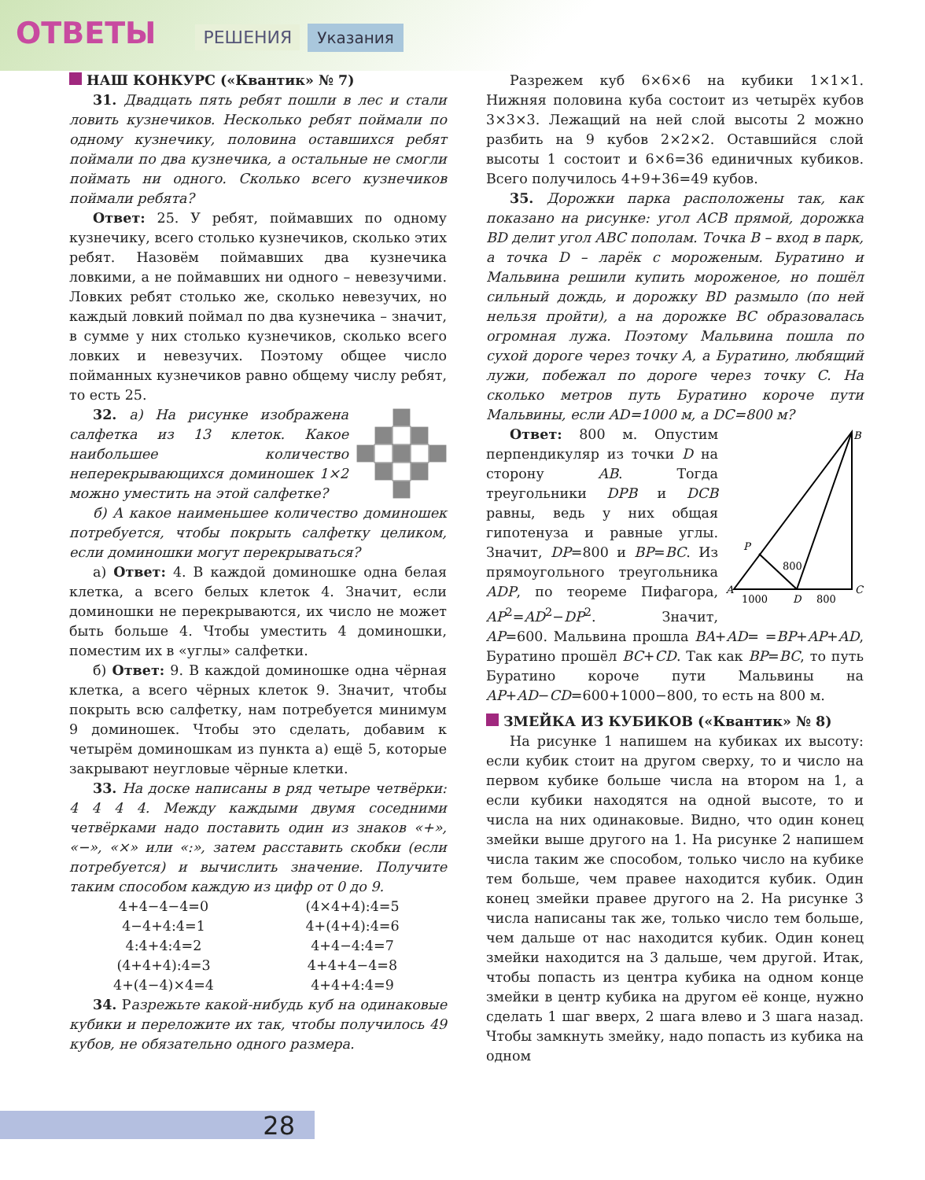ОТВЕТЫ РЕШЕНИЯ Указания
НАШ КОНКУРС («Квантик» № 7)
31. Двадцать пять ребят пошли в лес и стали ловить кузнечиков. Несколько ребят поймали по одному кузнечику, половина оставшихся ребят поймали по два кузнечика, а остальные не смогли поймать ни одного. Сколько всего кузнечиков поймали ребята?
Ответ: 25. У ребят, поймавших по одному кузнечику, всего столько кузнечиков, сколько этих ребят. Назовём поймавших два кузнечика ловкими, а не поймавших ни одного – невезучими. Ловких ребят столько же, сколько невезучих, но каждый ловкий поймал по два кузнечика – значит, в сумме у них столько кузнечиков, сколько всего ловких и невезучих. Поэтому общее число пойманных кузнечиков равно общему числу ребят, то есть 25.
32. а) На рисунке изображена салфетка из 13 клеток. Какое наибольшее количество неперекрывающихся доминошек 1×2 можно уместить на этой салфетке?
б) А какое наименьшее количество доминошек потребуется, чтобы покрыть салфетку целиком, если доминошки могут перекрываться?
а) Ответ: 4. В каждой доминошке одна белая клетка, а всего белых клеток 4. Значит, если доминошки не перекрываются, их число не может быть больше 4. Чтобы уместить 4 доминошки, поместим их в «углы» салфетки.
б) Ответ: 9. В каждой доминошке одна чёрная клетка, а всего чёрных клеток 9. Значит, чтобы покрыть всю салфетку, нам потребуется минимум 9 доминошек. Чтобы это сделать, добавим к четырём доминошкам из пункта а) ещё 5, которые закрывают неугловые чёрные клетки.
33. На доске написаны в ряд четыре четвёрки: 4 4 4 4. Между каждыми двумя соседними четвёрками надо поставить один из знаков «+», «−», «×» или «:», затем расставить скобки (если потребуется) и вычислить значение. Получите таким способом каждую из цифр от 0 до 9.
4+4−4−4=0
(4×4+4):4=5
4−4+4:4=1
4+(4+4):4=6
4:4+4:4=2
4+4−4:4=7
(4+4+4):4=3
4+4+4−4=8
4+(4−4)×4=4
4+4+4:4=9
34. Разрежьте какой-нибудь куб на одинаковые кубики и переложите их так, чтобы получилось 49 кубов, не обязательно одного размера.
Разрежем куб 6×6×6 на кубики 1×1×1. Нижняя половина куба состоит из четырёх кубов 3×3×3. Лежащий на ней слой высоты 2 можно разбить на 9 кубов 2×2×2. Оставшийся слой высоты 1 состоит и 6×6=36 единичных кубиков. Всего получилось 4+9+36=49 кубов.
35. Дорожки парка расположены так, как показано на рисунке: угол ACB прямой, дорожка BD делит угол ABC пополам. Точка B – вход в парк, а точка D – ларёк с мороженым. Буратино и Мальвина решили купить мороженое, но пошёл сильный дождь, и дорожку BD размыло (по ней нельзя пройти), а на дорожке BC образовалась огромная лужа. Поэтому Мальвина пошла по сухой дороге через точку A, а Буратино, любящий лужи, побежал по дороге через точку C. На сколько метров путь Буратино короче пути Мальвины, если AD=1000 м, а DC=800 м?
B
A
C
P
D
1000
800
800
Ответ: 800 м. Опустим перпендикуляр из точки D на сторону AB. Тогда треугольники DPB и DCB равны, ведь у них общая гипотенуза и равные углы. Значит, DP=800 и BP=BC. Из прямоугольного треугольника ADP, по теореме Пифагора, AP<sup>2</sup>=AD<sup>2</sup>−DP<sup>2</sup>. Значит, AP=600. Мальвина прошла BA+AD= =BP+AP+AD, Буратино прошёл BC+CD. Так как BP=BC, то путь Буратино короче пути Мальвины на AP+AD−CD=600+1000−800, то есть на 800 м.
ЗМЕЙКА ИЗ КУБИКОВ («Квантик» № 8)
На рисунке 1 напишем на кубиках их высоту: если кубик стоит на другом сверху, то и число на первом кубике больше числа на втором на 1, а если кубики находятся на одной высоте, то и числа на них одинаковые. Видно, что один конец змейки выше другого на 1. На рисунке 2 напишем числа таким же способом, только число на кубике тем больше, чем правее находится кубик. Один конец змейки правее другого на 2. На рисунке 3 числа написаны так же, только число тем больше, чем дальше от нас находится кубик. Один конец змейки находится на 3 дальше, чем другой. Итак, чтобы попасть из центра кубика на одном конце змейки в центр кубика на другом её конце, нужно сделать 1 шаг вверх, 2 шага влево и 3 шага назад. Чтобы замкнуть змейку, надо попасть из кубика на одном
28